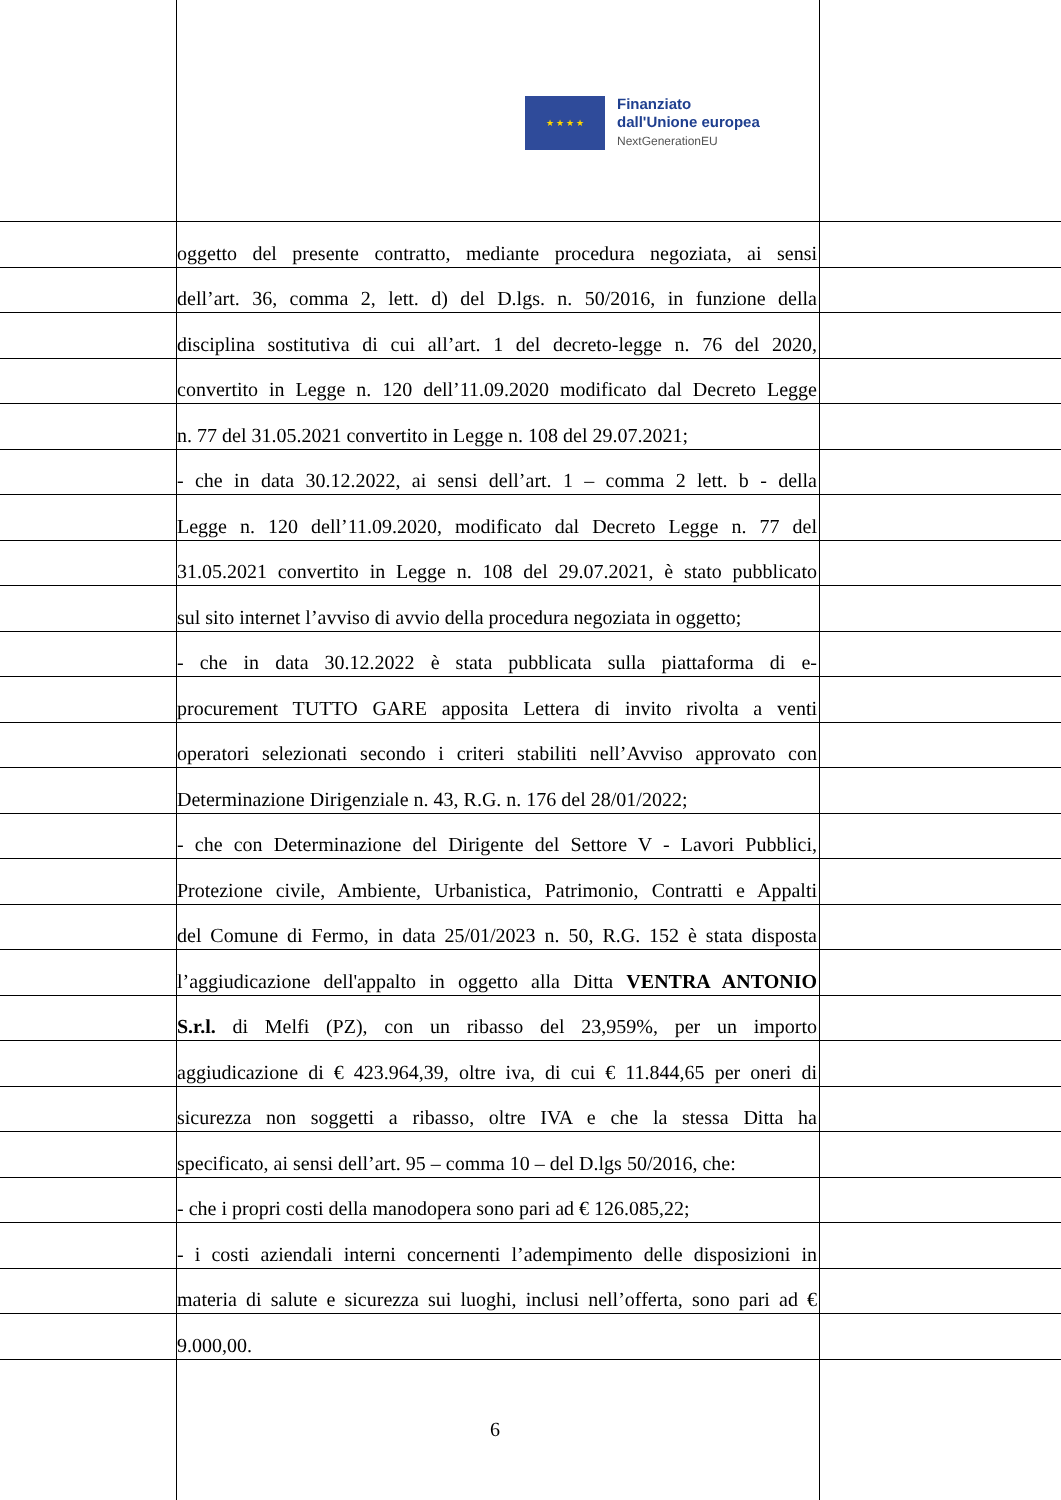★ ★ ★ ★
Finanziato
dall'Unione europea
NextGenerationEU
oggetto del presente contratto, mediante procedura negoziata, ai sensi
dell’art. 36, comma 2, lett. d) del D.lgs. n. 50/2016, in funzione della
disciplina sostitutiva di cui all’art. 1 del decreto-legge n. 76 del 2020,
convertito in Legge n. 120 dell’11.09.2020 modificato dal Decreto Legge
n. 77 del 31.05.2021 convertito in Legge n. 108 del 29.07.2021;
- che in data 30.12.2022, ai sensi dell’art. 1 – comma 2 lett. b - della
Legge n. 120 dell’11.09.2020, modificato dal Decreto Legge n. 77 del
31.05.2021 convertito in Legge n. 108 del 29.07.2021, è stato pubblicato
sul sito internet l’avviso di avvio della procedura negoziata in oggetto;
- che in data 30.12.2022 è stata pubblicata sulla piattaforma di e-
procurement TUTTO GARE apposita Lettera di invito rivolta a venti
operatori selezionati secondo i criteri stabiliti nell’Avviso approvato con
Determinazione Dirigenziale n. 43, R.G. n. 176 del 28/01/2022;
- che con Determinazione del Dirigente del Settore V - Lavori Pubblici,
Protezione civile, Ambiente, Urbanistica, Patrimonio, Contratti e Appalti
del Comune di Fermo, in data 25/01/2023 n. 50, R.G. 152 è stata disposta
l’aggiudicazione dell'appalto in oggetto alla Ditta VENTRA ANTONIO
S.r.l. di Melfi (PZ), con un ribasso del 23,959%, per un importo
aggiudicazione di € 423.964,39, oltre iva, di cui € 11.844,65 per oneri di
sicurezza non soggetti a ribasso, oltre IVA e che la stessa Ditta ha
specificato, ai sensi dell’art. 95 – comma 10 – del D.lgs 50/2016, che:
- che i propri costi della manodopera sono pari ad € 126.085,22;
- i costi aziendali interni concernenti l’adempimento delle disposizioni in
materia di salute e sicurezza sui luoghi, inclusi nell’offerta, sono pari ad €
9.000,00.
6